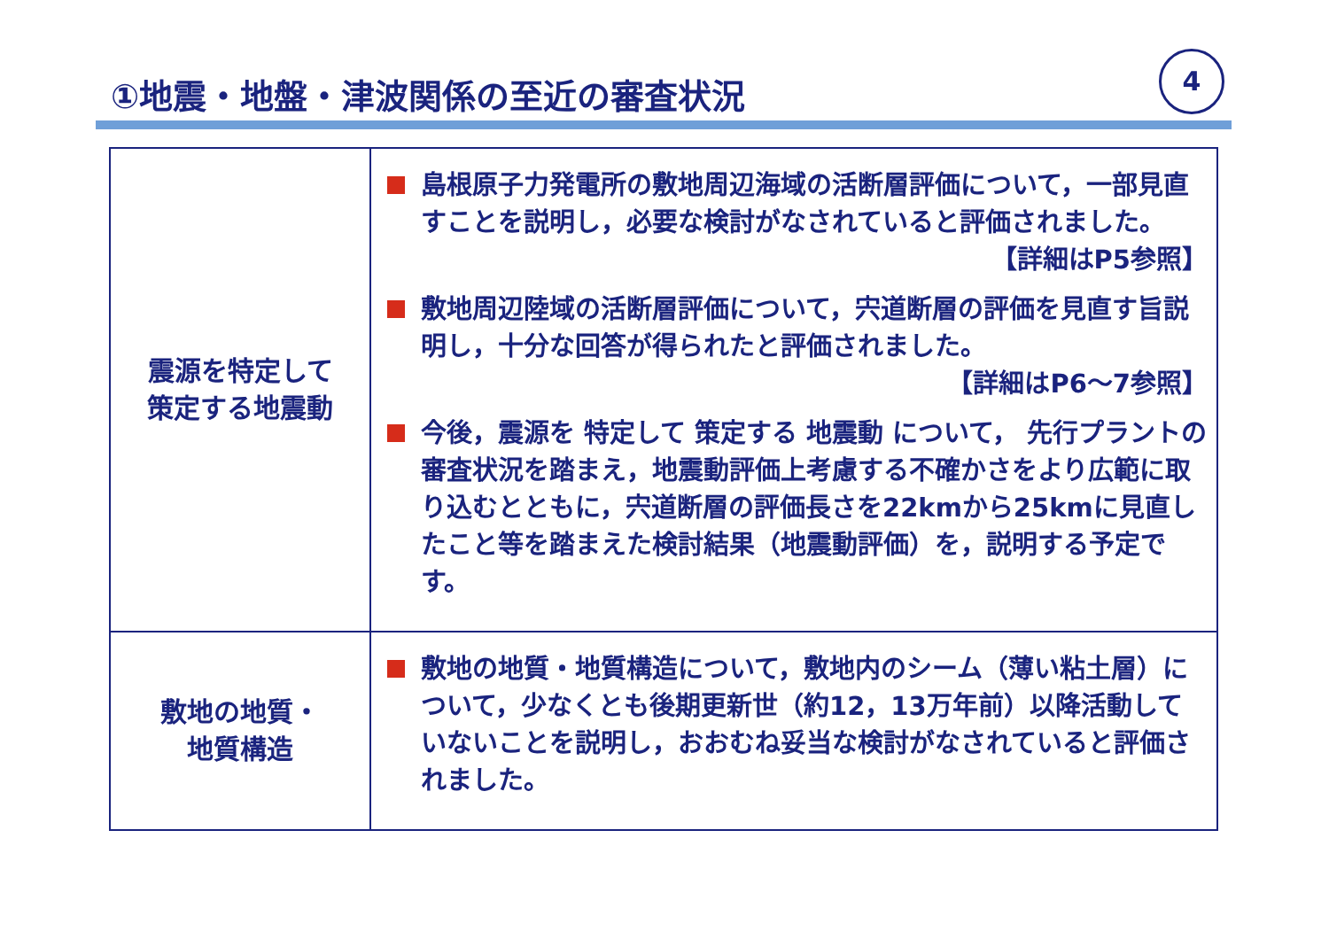①地震・地盤・津波関係の至近の審査状況
4
| 震源を特定して 策定する地震動 | 島根原子力発電所の敷地周辺海域の活断層評価について，一部見直すことを説明し，必要な検討がなされていると評価されました。 【詳細はP5参照】 敷地周辺陸域の活断層評価について，宍道断層の評価を見直す旨説明し，十分な回答が得られたと評価されました。 【詳細はP6～7参照】 今後，震源を 特定して 策定する 地震動 について， 先行プラントの審査状況を踏まえ，地震動評価上考慮する不確かさをより広範に取り込むとともに，宍道断層の評価長さを22kmから25kmに見直したこと等を踏まえた検討結果（地震動評価）を，説明する予定です。 |
| 敷地の地質・ 地質構造 | 敷地の地質・地質構造について，敷地内のシーム（薄い粘土層）について，少なくとも後期更新世（約12，13万年前）以降活動していないことを説明し，おおむね妥当な検討がなされていると評価されました。 |